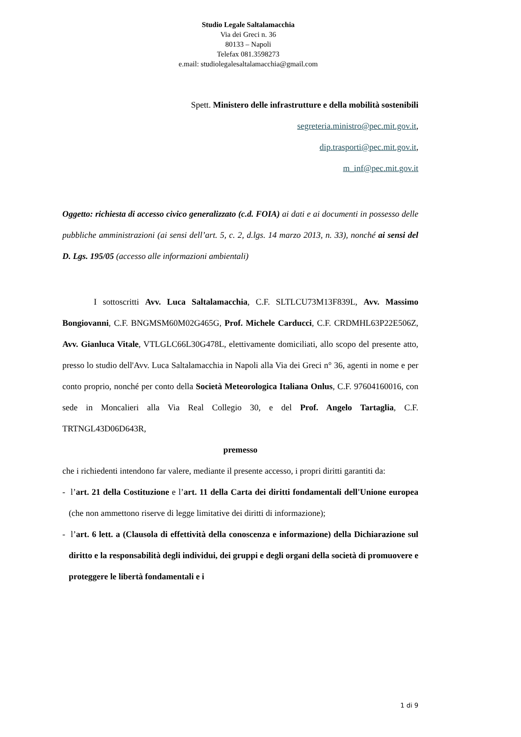Studio Legale Saltalamacchia
Via dei Greci n. 36
80133 – Napoli
Telefax 081.3598273
e.mail: studiolegalesaltalamacchia@gmail.com
Spett. Ministero delle infrastrutture e della mobilità sostenibili
segreteria.ministro@pec.mit.gov.it,
dip.trasporti@pec.mit.gov.it,
m_inf@pec.mit.gov.it
Oggetto: richiesta di accesso civico generalizzato (c.d. FOIA) ai dati e ai documenti in possesso delle pubbliche amministrazioni (ai sensi dell’art. 5, c. 2, d.lgs. 14 marzo 2013, n. 33), nonché ai sensi del D. Lgs. 195/05 (accesso alle informazioni ambientali)
I sottoscritti Avv. Luca Saltalamacchia, C.F. SLTLCU73M13F839L, Avv. Massimo Bongiovanni, C.F. BNGMSM60M02G465G, Prof. Michele Carducci, C.F. CRDMHL63P22E506Z, Avv. Gianluca Vitale, VTLGLC66L30G478L, elettivamente domiciliati, allo scopo del presente atto, presso lo studio dell'Avv. Luca Saltalamacchia in Napoli alla Via dei Greci n° 36, agenti in nome e per conto proprio, nonché per conto della Società Meteorologica Italiana Onlus, C.F. 97604160016, con sede in Moncalieri alla Via Real Collegio 30, e del Prof. Angelo Tartaglia, C.F. TRTNGL43D06D643R,
premesso
che i richiedenti intendono far valere, mediante il presente accesso, i propri diritti garantiti da:
- l’art. 21 della Costituzione e l’art. 11 della Carta dei diritti fondamentali dell'Unione europea (che non ammettono riserve di legge limitative dei diritti di informazione);
- l’art. 6 lett. a (Clausola di effettività della conoscenza e informazione) della Dichiarazione sul diritto e la responsabilità degli individui, dei gruppi e degli organi della società di promuovere e proteggere le libertà fondamentali e i
1 di 9